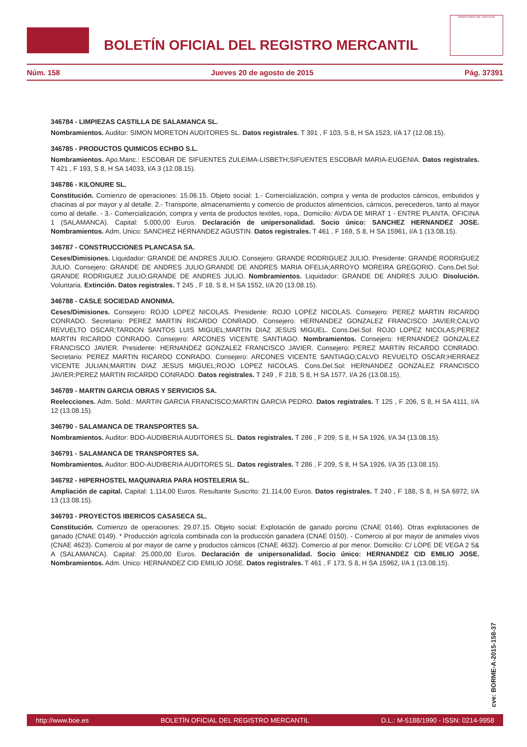BOLETÍN OFICIAL DEL REGISTRO MERCANTIL
MINISTERIO DE JUSTICIA
Núm. 158 Jueves 20 de agosto de 2015 Pág. 37391
346784 - LIMPIEZAS CASTILLA DE SALAMANCA SL.
Nombramientos. Auditor: SIMON MORETON AUDITORES SL. Datos registrales. T 391 , F 103, S 8, H SA 1523, I/A 17 (12.08.15).
346785 - PRODUCTOS QUIMICOS ECHBO S.L.
Nombramientos. Apo.Manc.: ESCOBAR DE SIFUENTES ZULEIMA-LISBETH;SIFUENTES ESCOBAR MARIA-EUGENIA. Datos registrales. T 421 , F 193, S 8, H SA 14033, I/A 3 (12.08.15).
346786 - KILONURE SL.
Constitución. Comienzo de operaciones: 15.06.15. Objeto social: 1.- Comercialización, compra y venta de productos cárnicos, embutidos y chacinas al por mayor y al detalle. 2.- Transporte, almacenamiento y comercio de productos alimenticios, cárnicos, perecederos, tanto al mayor como al detalle. - 3.- Comercialización, compra y venta de productos textiles, ropa,. Domicilio: AVDA DE MIRAT 1 - ENTRE PLANTA, OFICINA 1 (SALAMANCA). Capital: 5.000,00 Euros. Declaración de unipersonalidad. Socio único: SANCHEZ HERNANDEZ JOSE. Nombramientos. Adm. Unico: SANCHEZ HERNANDEZ AGUSTIN. Datos registrales. T 461 , F 169, S 8, H SA 15961, I/A 1 (13.08.15).
346787 - CONSTRUCCIONES PLANCASA SA.
Ceses/Dimisiones. Liquidador: GRANDE DE ANDRES JULIO. Consejero: GRANDE RODRIGUEZ JULIO. Presidente: GRANDE RODRIGUEZ JULIO. Consejero: GRANDE DE ANDRES JULIO;GRANDE DE ANDRES MARIA OFELIA;ARROYO MOREIRA GREGORIO. Cons.Del.Sol: GRANDE RODRIGUEZ JULIO;GRANDE DE ANDRES JULIO. Nombramientos. Liquidador: GRANDE DE ANDRES JULIO. Disolución. Voluntaria. Extinción. Datos registrales. T 245 , F 18, S 8, H SA 1552, I/A 20 (13.08.15).
346788 - CASLE SOCIEDAD ANONIMA.
Ceses/Dimisiones. Consejero: ROJO LOPEZ NICOLAS. Presidente: ROJO LOPEZ NICOLAS. Consejero: PEREZ MARTIN RICARDO CONRADO. Secretario: PEREZ MARTIN RICARDO CONRADO. Consejero: HERNANDEZ GONZALEZ FRANCISCO JAVIER;CALVO REVUELTO OSCAR;TARDON SANTOS LUIS MIGUEL;MARTIN DIAZ JESUS MIGUEL. Cons.Del.Sol: ROJO LOPEZ NICOLAS;PEREZ MARTIN RICARDO CONRADO. Consejero: ARCONES VICENTE SANTIAGO. Nombramientos. Consejero: HERNANDEZ GONZALEZ FRANCISCO JAVIER. Presidente: HERNANDEZ GONZALEZ FRANCISCO JAVIER. Consejero: PEREZ MARTIN RICARDO CONRADO. Secretario: PEREZ MARTIN RICARDO CONRADO. Consejero: ARCONES VICENTE SANTIAGO;CALVO REVUELTO OSCAR;HERRAEZ VICENTE JULIAN;MARTIN DIAZ JESUS MIGUEL;ROJO LOPEZ NICOLAS. Cons.Del.Sol: HERNANDEZ GONZALEZ FRANCISCO JAVIER;PEREZ MARTIN RICARDO CONRADO. Datos registrales. T 249 , F 218, S 8, H SA 1577, I/A 26 (13.08.15).
346789 - MARTIN GARCIA OBRAS Y SERVICIOS SA.
Reelecciones. Adm. Solid.: MARTIN GARCIA FRANCISCO;MARTIN GARCIA PEDRO. Datos registrales. T 125 , F 206, S 8, H SA 4111, I/A 12 (13.08.15).
346790 - SALAMANCA DE TRANSPORTES SA.
Nombramientos. Auditor: BDO-AUDIBERIA AUDITORES SL. Datos registrales. T 286 , F 209, S 8, H SA 1926, I/A 34 (13.08.15).
346791 - SALAMANCA DE TRANSPORTES SA.
Nombramientos. Auditor: BDO-AUDIBERIA AUDITORES SL. Datos registrales. T 286 , F 209, S 8, H SA 1926, I/A 35 (13.08.15).
346792 - HIPERHOSTEL MAQUINARIA PARA HOSTELERIA SL.
Ampliación de capital. Capital: 1.114,00 Euros. Resultante Suscrito: 21.114,00 Euros. Datos registrales. T 240 , F 188, S 8, H SA 6972, I/A 13 (13.08.15).
346793 - PROYECTOS IBERICOS CASASECA SL.
Constitución. Comienzo de operaciones: 29.07.15. Objeto social: Explotación de ganado porcino (CNAE 0146). Otras explotaciones de ganado (CNAE 0149). * Producción agrícola combinada con la producción ganadera (CNAE 0150). - Comercio al por mayor de animales vivos (CNAE 4623). Comercio al por mayor de carne y productos cárnicos (CNAE 4632). Comercio al por menor. Domicilio: C/ LOPE DE VEGA 2 5& A (SALAMANCA). Capital: 25.000,00 Euros. Declaración de unipersonalidad. Socio único: HERNANDEZ CID EMILIO JOSE. Nombramientos. Adm. Unico: HERNANDEZ CID EMILIO JOSE. Datos registrales. T 461 , F 173, S 8, H SA 15962, I/A 1 (13.08.15).
cve: BORME-A-2015-158-37
http://www.boe.es BOLETÍN OFICIAL DEL REGISTRO MERCANTIL D.L.: M-5188/1990 - ISSN: 0214-9958